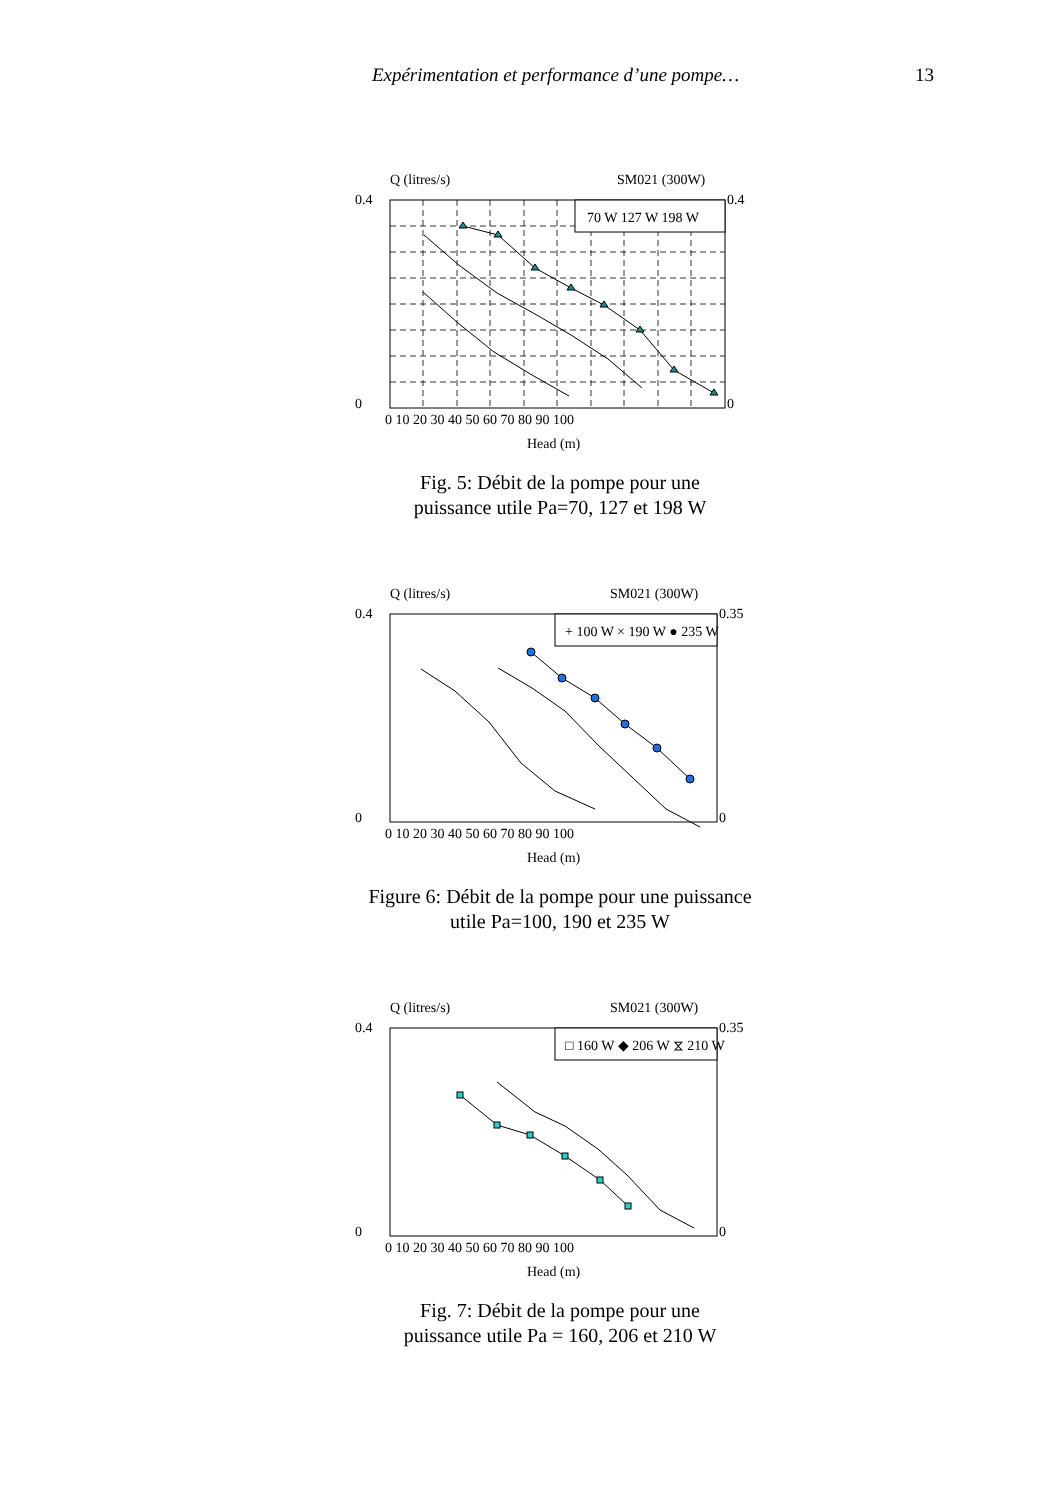Expérimentation et performance d’une pompe…
13
Q (litres/s)
SM021 (300W)
70 W 127 W 198 W
0.4
0
0.4
0
0 10 20 30 40 50 60 70 80 90 100
Head (m)
Fig. 5: Débit de la pompe pour une
puissance utile Pa=70, 127 et 198 W
Q (litres/s)
SM021 (300W)
+ 100 W × 190 W ● 235 W
0.4
0
0.35
0
0 10 20 30 40 50 60 70 80 90 100
Head (m)
Figure 6: Débit de la pompe pour une puissance
utile Pa=100, 190 et 235 W
Q (litres/s)
SM021 (300W)
□ 160 W ◆ 206 W ⧖ 210 W
0.4
0
0.35
0
0 10 20 30 40 50 60 70 80 90 100
Head (m)
Fig. 7: Débit de la pompe pour une
puissance utile Pa = 160, 206 et 210 W